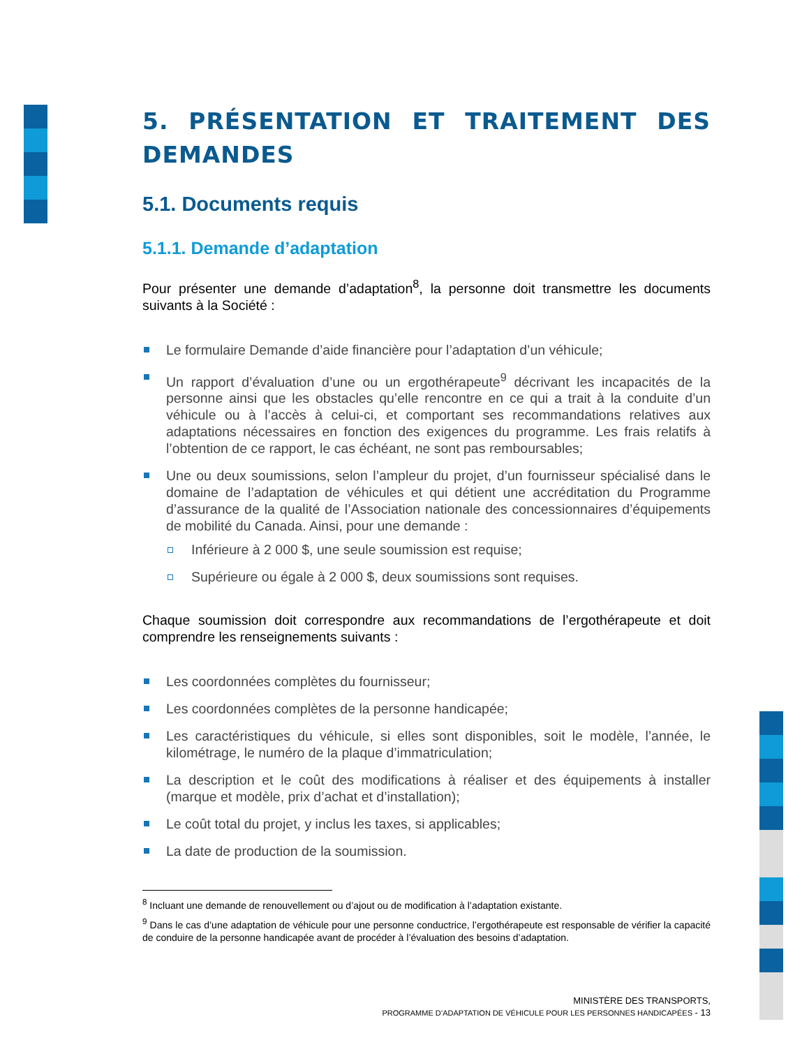5. PRÉSENTATION ET TRAITEMENT DES DEMANDES
5.1. Documents requis
5.1.1. Demande d’adaptation
Pour présenter une demande d’adaptation<sup>8</sup>, la personne doit transmettre les documents suivants à la Société :
Le formulaire Demande d’aide financière pour l’adaptation d’un véhicule;
Un rapport d’évaluation d’une ou un ergothérapeute<sup>9</sup> décrivant les incapacités de la personne ainsi que les obstacles qu’elle rencontre en ce qui a trait à la conduite d’un véhicule ou à l’accès à celui-ci, et comportant ses recommandations relatives aux adaptations nécessaires en fonction des exigences du programme. Les frais relatifs à l’obtention de ce rapport, le cas échéant, ne sont pas remboursables;
Une ou deux soumissions, selon l’ampleur du projet, d’un fournisseur spécialisé dans le domaine de l’adaptation de véhicules et qui détient une accréditation du Programme d’assurance de la qualité de l’Association nationale des concessionnaires d’équipements de mobilité du Canada. Ainsi, pour une demande :
Inférieure à 2 000 $, une seule soumission est requise;
Supérieure ou égale à 2 000 $, deux soumissions sont requises.
Chaque soumission doit correspondre aux recommandations de l’ergothérapeute et doit comprendre les renseignements suivants :
Les coordonnées complètes du fournisseur;
Les coordonnées complètes de la personne handicapée;
Les caractéristiques du véhicule, si elles sont disponibles, soit le modèle, l’année, le kilométrage, le numéro de la plaque d’immatriculation;
La description et le coût des modifications à réaliser et des équipements à installer (marque et modèle, prix d’achat et d’installation);
Le coût total du projet, y inclus les taxes, si applicables;
La date de production de la soumission.
<sup>8</sup> Incluant une demande de renouvellement ou d’ajout ou de modification à l’adaptation existante.
<sup>9</sup> Dans le cas d’une adaptation de véhicule pour une personne conductrice, l’ergothérapeute est responsable de vérifier la capacité de conduire de la personne handicapée avant de procéder à l’évaluation des besoins d’adaptation.
MINISTÈRE DES TRANSPORTS,
PROGRAMME D’ADAPTATION DE VÉHICULE POUR LES PERSONNES HANDICAPÉES - 13